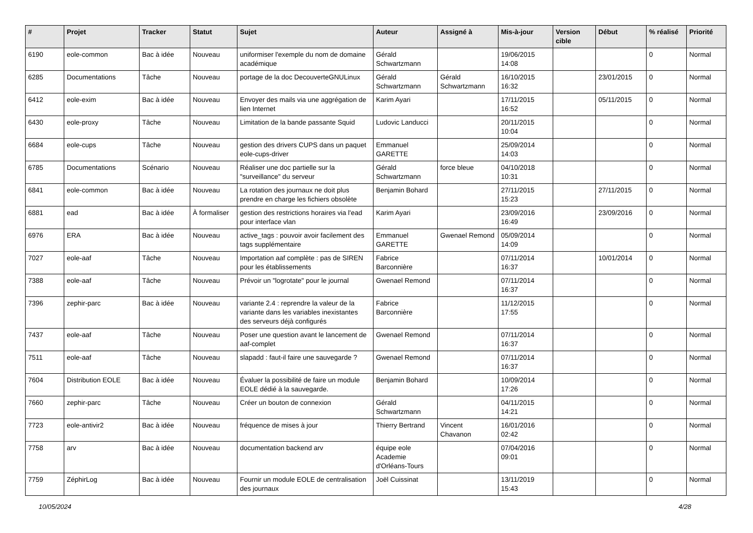| # | Projet | Tracker | Statut | Sujet | Auteur | Assigné à | Mis-à-jour | Version cible | Début | % réalisé | Priorité |
| --- | --- | --- | --- | --- | --- | --- | --- | --- | --- | --- | --- |
| 6190 | eole-common | Bac à idée | Nouveau | uniformiser l'exemple du nom de domaine académique | Gérald Schwartzmann | | 19/06/2015 14:08 | | | 0 | Normal |
| 6285 | Documentations | Tâche | Nouveau | portage de la doc DecouverteGNULinux | Gérald Schwartzmann | Gérald Schwartzmann | 16/10/2015 16:32 | | 23/01/2015 | 0 | Normal |
| 6412 | eole-exim | Bac à idée | Nouveau | Envoyer des mails via une aggrégation de lien Internet | Karim Ayari | | 17/11/2015 16:52 | | 05/11/2015 | 0 | Normal |
| 6430 | eole-proxy | Tâche | Nouveau | Limitation de la bande passante Squid | Ludovic Landucci | | 20/11/2015 10:04 | | | 0 | Normal |
| 6684 | eole-cups | Tâche | Nouveau | gestion des drivers CUPS dans un paquet eole-cups-driver | Emmanuel GARETTE | | 25/09/2014 14:03 | | | 0 | Normal |
| 6785 | Documentations | Scénario | Nouveau | Réaliser une doc partielle sur la "surveillance" du serveur | Gérald Schwartzmann | force bleue | 04/10/2018 10:31 | | | 0 | Normal |
| 6841 | eole-common | Bac à idée | Nouveau | La rotation des journaux ne doit plus prendre en charge les fichiers obsolète | Benjamin Bohard | | 27/11/2015 15:23 | | 27/11/2015 | 0 | Normal |
| 6881 | ead | Bac à idée | À formaliser | gestion des restrictions horaires via l'ead pour interface vlan | Karim Ayari | | 23/09/2016 16:49 | | 23/09/2016 | 0 | Normal |
| 6976 | ERA | Bac à idée | Nouveau | active_tags : pouvoir avoir facilement des tags supplémentaire | Emmanuel GARETTE | Gwenael Remond | 05/09/2014 14:09 | | | 0 | Normal |
| 7027 | eole-aaf | Tâche | Nouveau | Importation aaf complète : pas de SIREN pour les établissements | Fabrice Barconnière | | 07/11/2014 16:37 | | 10/01/2014 | 0 | Normal |
| 7388 | eole-aaf | Tâche | Nouveau | Prévoir un "logrotate" pour le journal | Gwenael Remond | | 07/11/2014 16:37 | | | 0 | Normal |
| 7396 | zephir-parc | Bac à idée | Nouveau | variante 2.4 : reprendre la valeur de la variante dans les variables inexistantes des serveurs déjà configurés | Fabrice Barconnière | | 11/12/2015 17:55 | | | 0 | Normal |
| 7437 | eole-aaf | Tâche | Nouveau | Poser une question avant le lancement de aaf-complet | Gwenael Remond | | 07/11/2014 16:37 | | | 0 | Normal |
| 7511 | eole-aaf | Tâche | Nouveau | slapadd : faut-il faire une sauvegarde ? | Gwenael Remond | | 07/11/2014 16:37 | | | 0 | Normal |
| 7604 | Distribution EOLE | Bac à idée | Nouveau | Évaluer la possibilité de faire un module EOLE dédié à la sauvegarde. | Benjamin Bohard | | 10/09/2014 17:26 | | | 0 | Normal |
| 7660 | zephir-parc | Tâche | Nouveau | Créer un bouton de connexion | Gérald Schwartzmann | | 04/11/2015 14:21 | | | 0 | Normal |
| 7723 | eole-antivir2 | Bac à idée | Nouveau | fréquence de mises à jour | Thierry Bertrand | Vincent Chavanon | 16/01/2016 02:42 | | | 0 | Normal |
| 7758 | arv | Bac à idée | Nouveau | documentation backend arv | équipe eole Academie d'Orléans-Tours | | 07/04/2016 09:01 | | | 0 | Normal |
| 7759 | ZéphirLog | Bac à idée | Nouveau | Fournir un module EOLE de centralisation des journaux | Joël Cuissinat | | 13/11/2019 15:43 | | | 0 | Normal |
10/05/2024 4/28